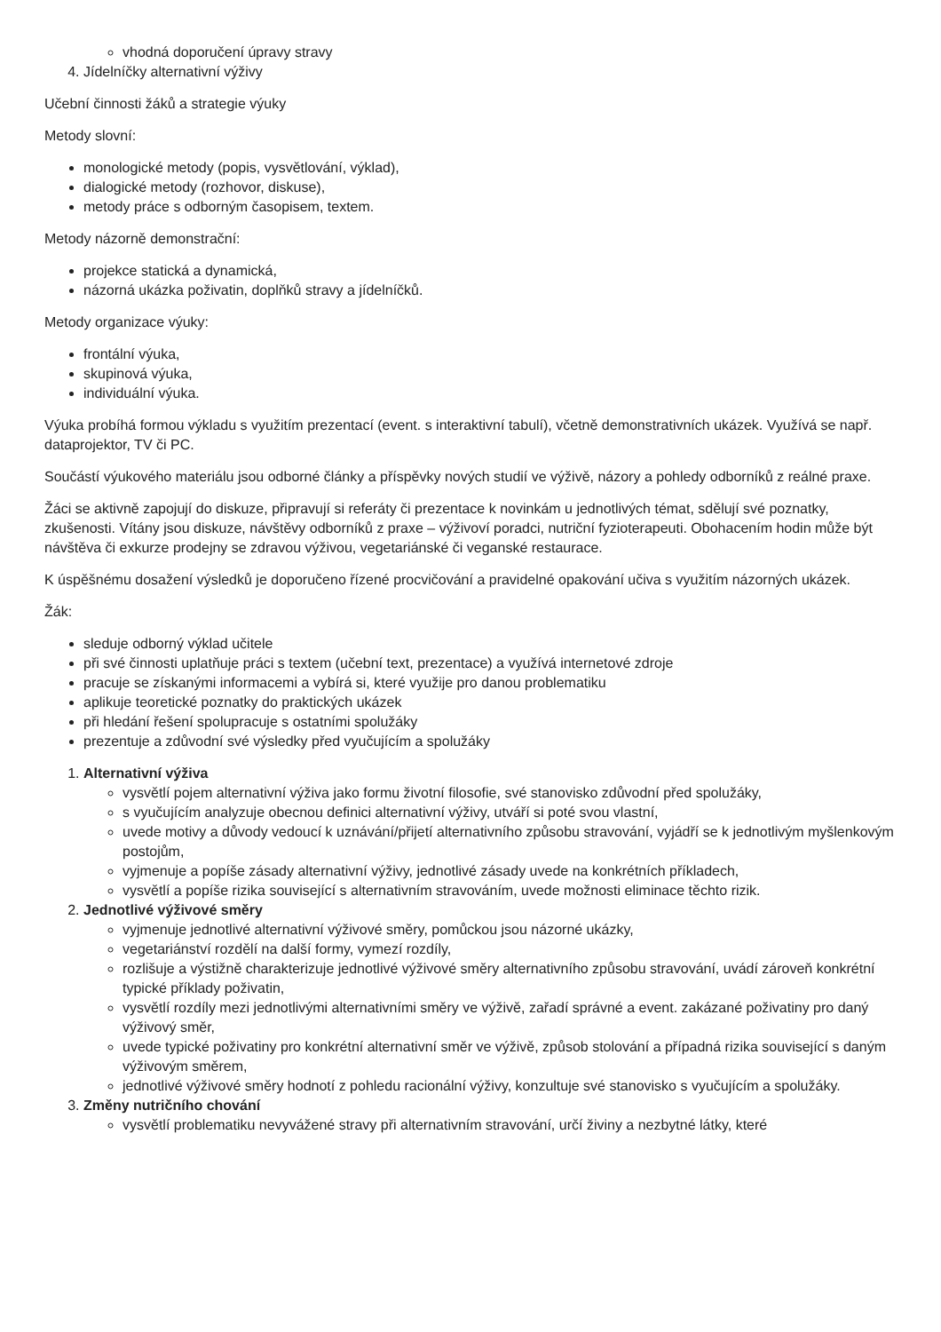vhodná doporučení úpravy stravy
4. Jídelníčky alternativní výživy
Učební činnosti žáků a strategie výuky
Metody slovní:
monologické metody (popis, vysvětlování, výklad),
dialogické metody (rozhovor, diskuse),
metody práce s odborným časopisem, textem.
Metody názorně demonstrační:
projekce statická a dynamická,
názorná ukázka poživatin, doplňků stravy a jídelníčků.
Metody organizace výuky:
frontální výuka,
skupinová výuka,
individuální výuka.
Výuka probíhá formou výkladu s využitím prezentací (event. s interaktivní tabulí), včetně demonstrativních ukázek. Využívá se např. dataprojektor, TV či PC.
Součástí výukového materiálu jsou odborné články a příspěvky nových studií ve výživě, názory a pohledy odborníků z reálné praxe.
Žáci se aktivně zapojují do diskuze, připravují si referáty či prezentace k novinkám u jednotlivých témat, sdělují své poznatky, zkušenosti. Vítány jsou diskuze, návštěvy odborníků z praxe – výživoví poradci, nutriční fyzioterapeuti. Obohacením hodin může být návštěva či exkurze prodejny se zdravou výživou, vegetariánské či veganské restaurace.
K úspěšnému dosažení výsledků je doporučeno řízené procvičování a pravidelné opakování učiva s využitím názorných ukázek.
Žák:
sleduje odborný výklad učitele
při své činnosti uplatňuje práci s textem (učební text, prezentace) a využívá internetové zdroje
pracuje se získanými informacemi a vybírá si, které využije pro danou problematiku
aplikuje teoretické poznatky do praktických ukázek
při hledání řešení spolupracuje s ostatními spolužáky
prezentuje a zdůvodní své výsledky před vyučujícím a spolužáky
1. Alternativní výživa
vysvětlí pojem alternativní výživa jako formu životní filosofie, své stanovisko zdůvodní před spolužáky,
s vyučujícím analyzuje obecnou definici alternativní výživy, utváří si poté svou vlastní,
uvede motivy a důvody vedoucí k uznávání/přijetí alternativního způsobu stravování, vyjádří se k jednotlivým myšlenkovým postojům,
vyjmenuje a popíše zásady alternativní výživy, jednotlivé zásady uvede na konkrétních příkladech,
vysvětlí a popíše rizika související s alternativním stravováním, uvede možnosti eliminace těchto rizik.
2. Jednotlivé výživové směry
vyjmenuje jednotlivé alternativní výživové směry, pomůckou jsou názorné ukázky,
vegetariánství rozdělí na další formy, vymezí rozdíly,
rozlišuje a výstižně charakterizuje jednotlivé výživové směry alternativního způsobu stravování, uvádí zároveň konkrétní typické příklady poživatin,
vysvětlí rozdíly mezi jednotlivými alternativními směry ve výživě, zařadí správné a event. zakázané poživatiny pro daný výživový směr,
uvede typické poživatiny pro konkrétní alternativní směr ve výživě, způsob stolování a případná rizika související s daným výživovým směrem,
jednotlivé výživové směry hodnotí z pohledu racionální výživy, konzultuje své stanovisko s vyučujícím a spolužáky.
3. Změny nutričního chování
vysvětlí problematiku nevyvážené stravy při alternativním stravování, určí živiny a nezbytné látky, které